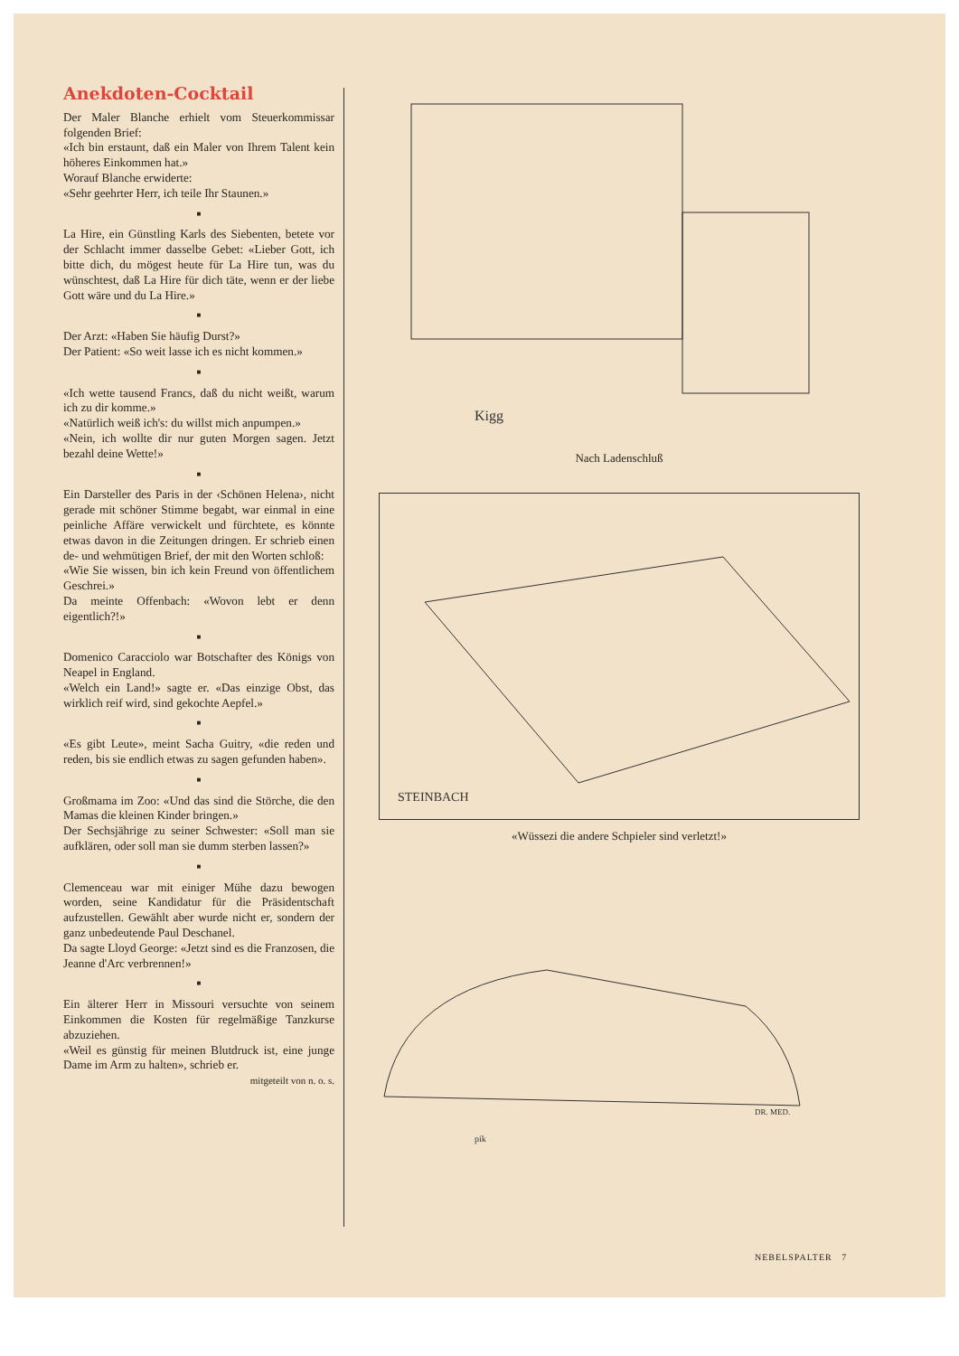Anekdoten-Cocktail
Der Maler Blanche erhielt vom Steuerkommissar folgenden Brief:
«Ich bin erstaunt, daß ein Maler von Ihrem Talent kein höheres Einkommen hat.»
Worauf Blanche erwiderte:
«Sehr geehrter Herr, ich teile Ihr Staunen.»
■
La Hire, ein Günstling Karls des Siebenten, betete vor der Schlacht immer dasselbe Gebet: «Lieber Gott, ich bitte dich, du mögest heute für La Hire tun, was du wünschtest, daß La Hire für dich täte, wenn er der liebe Gott wäre und du La Hire.»
■
Der Arzt: «Haben Sie häufig Durst?»
Der Patient: «So weit lasse ich es nicht kommen.»
■
«Ich wette tausend Francs, daß du nicht weißt, warum ich zu dir komme.»
«Natürlich weiß ich's: du willst mich anpumpen.»
«Nein, ich wollte dir nur guten Morgen sagen. Jetzt bezahl deine Wette!»
■
Ein Darsteller des Paris in der ‹Schönen Helena›, nicht gerade mit schöner Stimme begabt, war einmal in eine peinliche Affäre verwickelt und fürchtete, es könnte etwas davon in die Zeitungen dringen. Er schrieb einen de- und wehmütigen Brief, der mit den Worten schloß:
«Wie Sie wissen, bin ich kein Freund von öffentlichem Geschrei.»
Da meinte Offenbach: «Wovon lebt er denn eigentlich?!»
■
Domenico Caracciolo war Botschafter des Königs von Neapel in England.
«Welch ein Land!» sagte er. «Das einzige Obst, das wirklich reif wird, sind gekochte Aepfel.»
■
«Es gibt Leute», meint Sacha Guitry, «die reden und reden, bis sie endlich etwas zu sagen gefunden haben».
■
Großmama im Zoo: «Und das sind die Störche, die den Mamas die kleinen Kinder bringen.»
Der Sechsjährige zu seiner Schwester: «Soll man sie aufklären, oder soll man sie dumm sterben lassen?»
■
Clemenceau war mit einiger Mühe dazu bewogen worden, seine Kandidatur für die Präsidentschaft aufzustellen. Gewählt aber wurde nicht er, sondern der ganz unbedeutende Paul Deschanel.
Da sagte Lloyd George: «Jetzt sind es die Franzosen, die Jeanne d'Arc verbrennen!»
■
Ein älterer Herr in Missouri versuchte von seinem Einkommen die Kosten für regelmäßige Tanzkurse abzuziehen.
«Weil es günstig für meinen Blutdruck ist, eine junge Dame im Arm zu halten», schrieb er.
mitgeteilt von n. o. s.
Kigg
Nach Ladenschluß
STEINBACH
«Wüssezi die andere Schpieler sind verletzt!»
DR. MED.
pik
NEBELSPALTER 7